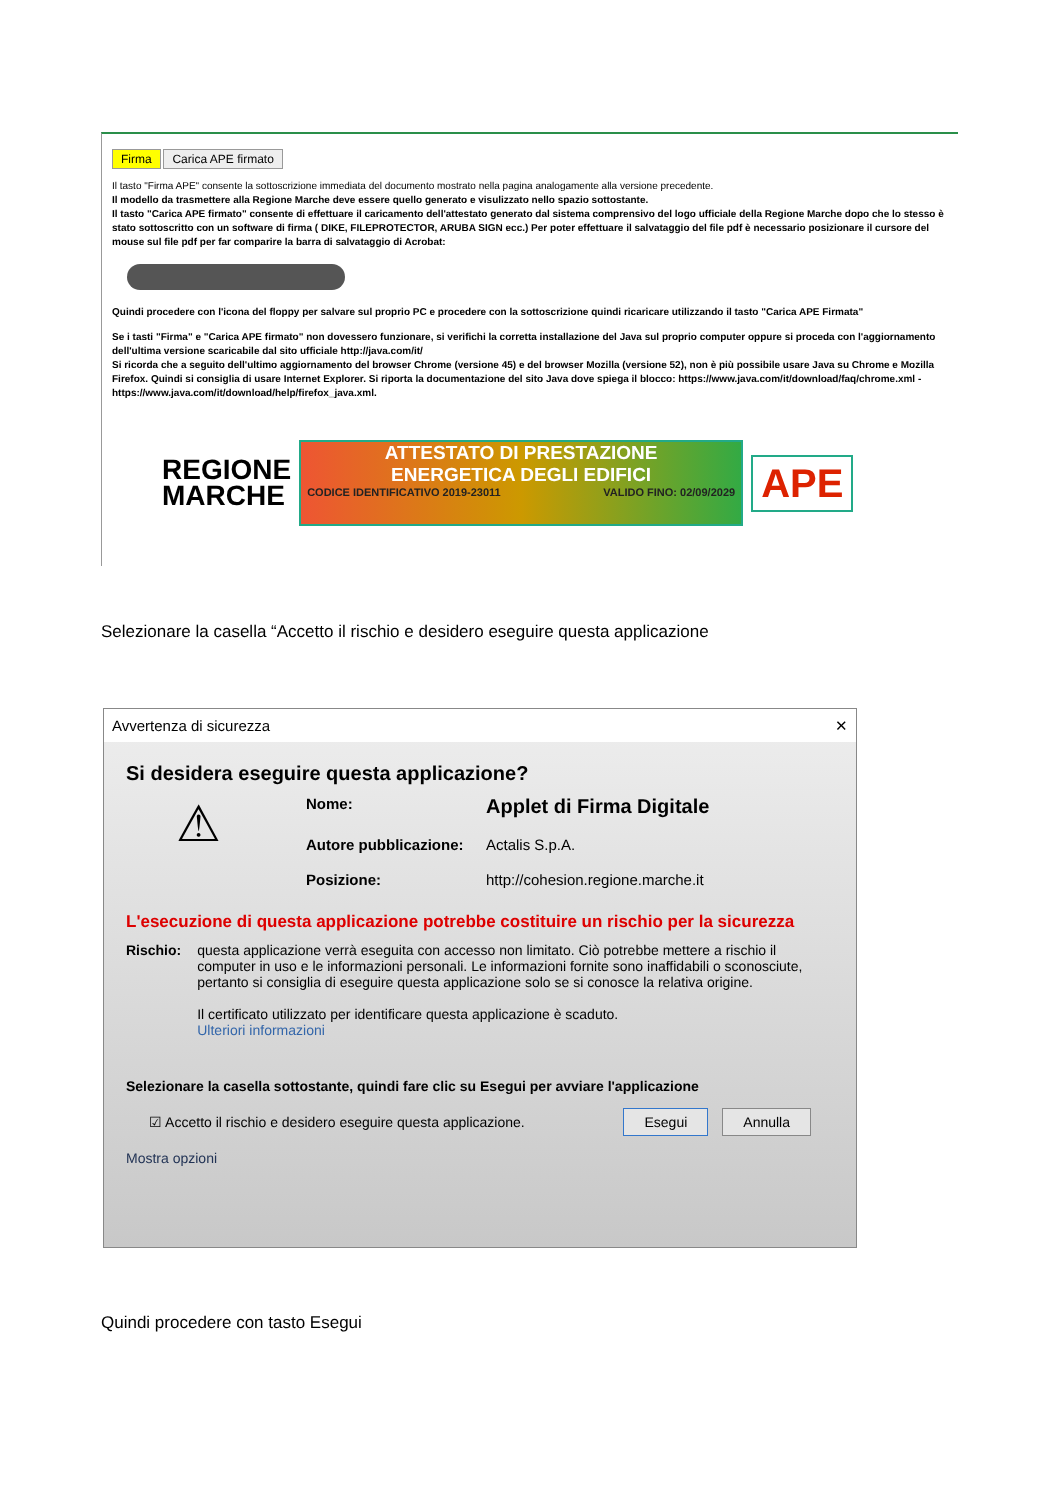Firma Carica APE firmato
Il tasto "Firma APE" consente la sottoscrizione immediata del documento mostrato nella pagina analogamente alla versione precedente.
Il modello da trasmettere alla Regione Marche deve essere quello generato e visulizzato nello spazio sottostante.
Il tasto "Carica APE firmato" consente di effettuare il caricamento dell'attestato generato dal sistema comprensivo del logo ufficiale della Regione Marche dopo che lo stesso è stato sottoscritto con un software di firma ( DIKE, FILEPROTECTOR, ARUBA SIGN ecc.) Per poter effettuare il salvataggio del file pdf è necessario posizionare il cursore del mouse sul file pdf per far comparire la barra di salvataggio di Acrobat:
Quindi procedere con l'icona del floppy per salvare sul proprio PC e procedere con la sottoscrizione quindi ricaricare utilizzando il tasto "Carica APE Firmata"
Se i tasti "Firma" e "Carica APE firmato" non dovessero funzionare, si verifichi la corretta installazione del Java sul proprio computer oppure si proceda con l'aggiornamento dell'ultima versione scaricabile dal sito ufficiale http://java.com/it/
Si ricorda che a seguito dell'ultimo aggiornamento del browser Chrome (versione 45) e del browser Mozilla (versione 52), non è più possibile usare Java su Chrome e Mozilla Firefox. Quindi si consiglia di usare Internet Explorer. Si riporta la documentazione del sito Java dove spiega il blocco: https://www.java.com/it/download/faq/chrome.xml - https://www.java.com/it/download/help/firefox_java.xml.
REGIONE
MARCHE
ATTESTATO DI PRESTAZIONE
ENERGETICA DEGLI EDIFICI
CODICE IDENTIFICATIVO 2019-23011 VALIDO FINO: 02/09/2029
APE
Selezionare la casella “Accetto il rischio e desidero eseguire questa applicazione
Avvertenza di sicurezza ✕
Si desidera eseguire questa applicazione?
⚠
Nome: Applet di Firma Digitale Autore pubblicazione: Actalis S.p.A. Posizione: http://cohesion.regione.marche.it
L'esecuzione di questa applicazione potrebbe costituire un rischio per la sicurezza
Rischio: questa applicazione verrà eseguita con accesso non limitato. Ciò potrebbe mettere a rischio il computer in uso e le informazioni personali. Le informazioni fornite sono inaffidabili o sconosciute, pertanto si consiglia di eseguire questa applicazione solo se si conosce la relativa origine.
Il certificato utilizzato per identificare questa applicazione è scaduto.
Ulteriori informazioni
Selezionare la casella sottostante, quindi fare clic su Esegui per avviare l'applicazione
☑ Accetto il rischio e desidero eseguire questa applicazione. Esegui Annulla
Mostra opzioni
Quindi procedere con tasto Esegui